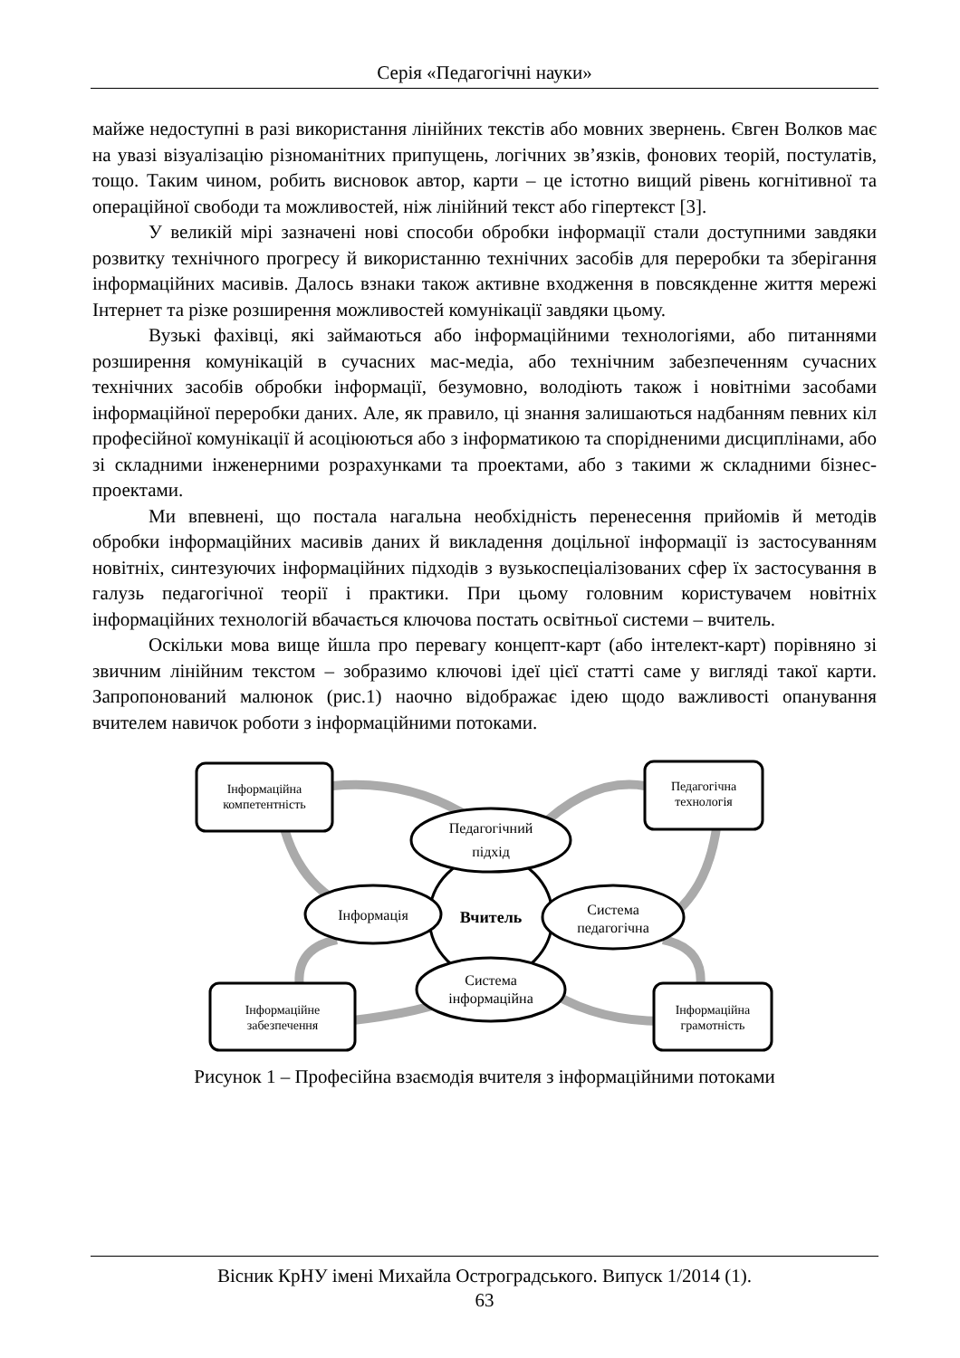Серія «Педагогічні науки»
майже недоступні в разі використання лінійних текстів або мовних звернень. Євген Волков має на увазі візуалізацію різноманітних припущень, логічних зв’язків, фонових теорій, постулатів, тощо. Таким чином, робить висновок автор, карти – це істотно вищий рівень когнітивної та операційної свободи та можливостей, ніж лінійний текст або гіпертекст [3].
У великій мірі зазначені нові способи обробки інформації стали доступними завдяки розвитку технічного прогресу й використанню технічних засобів для переробки та зберігання інформаційних масивів. Далось взнаки також активне входження в повсякденне життя мережі Інтернет та різке розширення можливостей комунікації завдяки цьому.
Вузькі фахівці, які займаються або інформаційними технологіями, або питаннями розширення комунікацій в сучасних мас-медіа, або технічним забезпеченням сучасних технічних засобів обробки інформації, безумовно, володіють також і новітніми засобами інформаційної переробки даних. Але, як правило, ці знання залишаються надбанням певних кіл професійної комунікації й асоціюються або з інформатикою та спорідненими дисциплінами, або зі складними інженерними розрахунками та проектами, або з такими ж складними бізнес-проектами.
Ми впевнені, що постала нагальна необхідність перенесення прийомів й методів обробки інформаційних масивів даних й викладення доцільної інформації із застосуванням новітніх, синтезуючих інформаційних підходів з вузькоспеціалізованих сфер їх застосування в галузь педагогічної теорії і практики. При цьому головним користувачем новітніх інформаційних технологій вбачається ключова постать освітньої системи – вчитель.
Оскільки мова вище йшла про перевагу концепт-карт (або інтелект-карт) порівняно зі звичним лінійним текстом – зобразимо ключові ідеї цієї статті саме у вигляді такої карти. Запропонований малюнок (рис.1) наочно відображає ідею щодо важливості опанування вчителем навичок роботи з інформаційними потоками.
Інформаційна
компетентність
Педагогічна
технологія
Інформаційне
забезпечення
Інформаційна
грамотність
Педагогічний
підхід
Інформація
Вчитель
Система
педагогічна
Система
інформаційна
Рисунок 1 – Професійна взаємодія вчителя з інформаційними потоками
Вісник КрНУ імені Михайла Остроградського. Випуск 1/2014 (1).
63